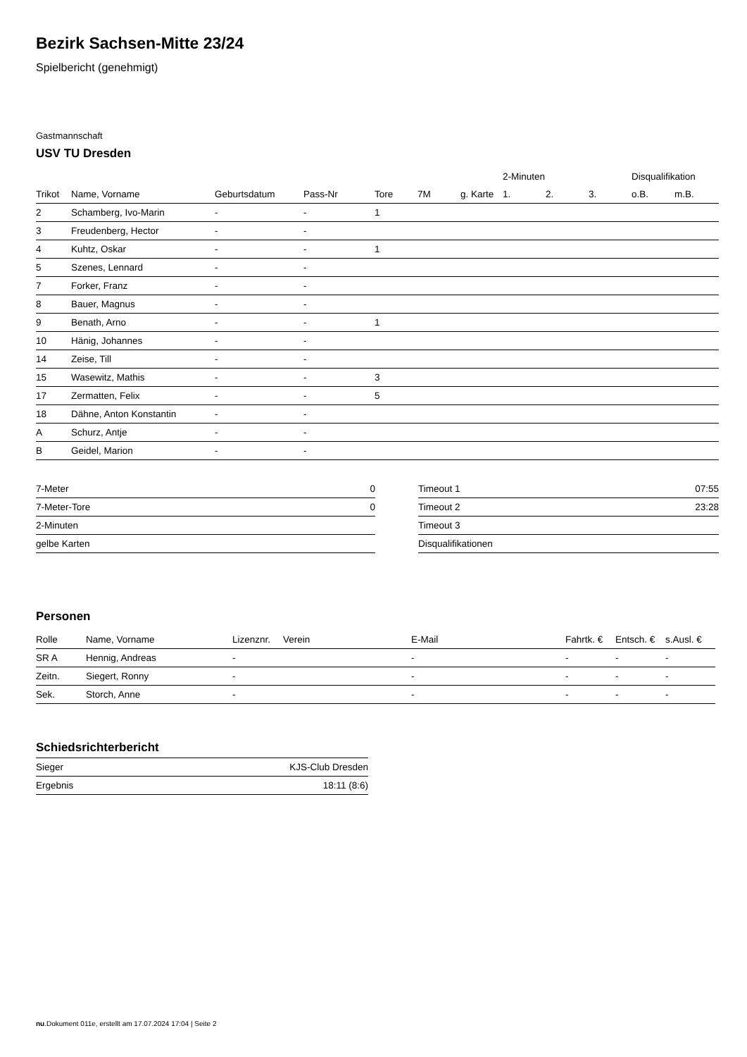Bezirk Sachsen-Mitte 23/24
Spielbericht (genehmigt)
Gastmannschaft
USV TU Dresden
| | | | | | | | 2-Minuten | | | Disqualifikation | |
| --- | --- | --- | --- | --- | --- | --- | --- | --- | --- | --- | --- |
| Trikot | Name, Vorname | Geburtsdatum | Pass-Nr | Tore | 7M | g. Karte | 1. | 2. | 3. | o.B. | m.B. |
| 2 | Schamberg, Ivo-Marin | - | - | 1 | | | | | | | |
| 3 | Freudenberg, Hector | - | - | | | | | | | | |
| 4 | Kuhtz, Oskar | - | - | 1 | | | | | | | |
| 5 | Szenes, Lennard | - | - | | | | | | | | |
| 7 | Forker, Franz | - | - | | | | | | | | |
| 8 | Bauer, Magnus | - | - | | | | | | | | |
| 9 | Benath, Arno | - | - | 1 | | | | | | | |
| 10 | Hänig, Johannes | - | - | | | | | | | | |
| 14 | Zeise, Till | - | - | | | | | | | | |
| 15 | Wasewitz, Mathis | - | - | 3 | | | | | | | |
| 17 | Zermatten, Felix | - | - | 5 | | | | | | | |
| 18 | Dähne, Anton Konstantin | - | - | | | | | | | | |
| A | Schurz, Antje | - | - | | | | | | | | |
| B | Geidel, Marion | - | - | | | | | | | | |
| 7-Meter | 0 |
| 7-Meter-Tore | 0 |
| 2-Minuten | |
| gelbe Karten | |
| Timeout 1 | 07:55 |
| Timeout 2 | 23:28 |
| Timeout 3 | |
| Disqualifikationen | |
Personen
| Rolle | Name, Vorname | Lizenznr. | Verein | E-Mail | Fahrtk. € | Entsch. € | s.Ausl. € |
| --- | --- | --- | --- | --- | --- | --- | --- |
| SR A | Hennig, Andreas | - | | - | - | - | - |
| Zeitn. | Siegert, Ronny | - | | - | - | - | - |
| Sek. | Storch, Anne | - | | - | - | - | - |
Schiedsrichterbericht
| Sieger | KJS-Club Dresden |
| Ergebnis | 18:11 (8:6) |
nu.Dokument 011e, erstellt am 17.07.2024 17:04 | Seite 2